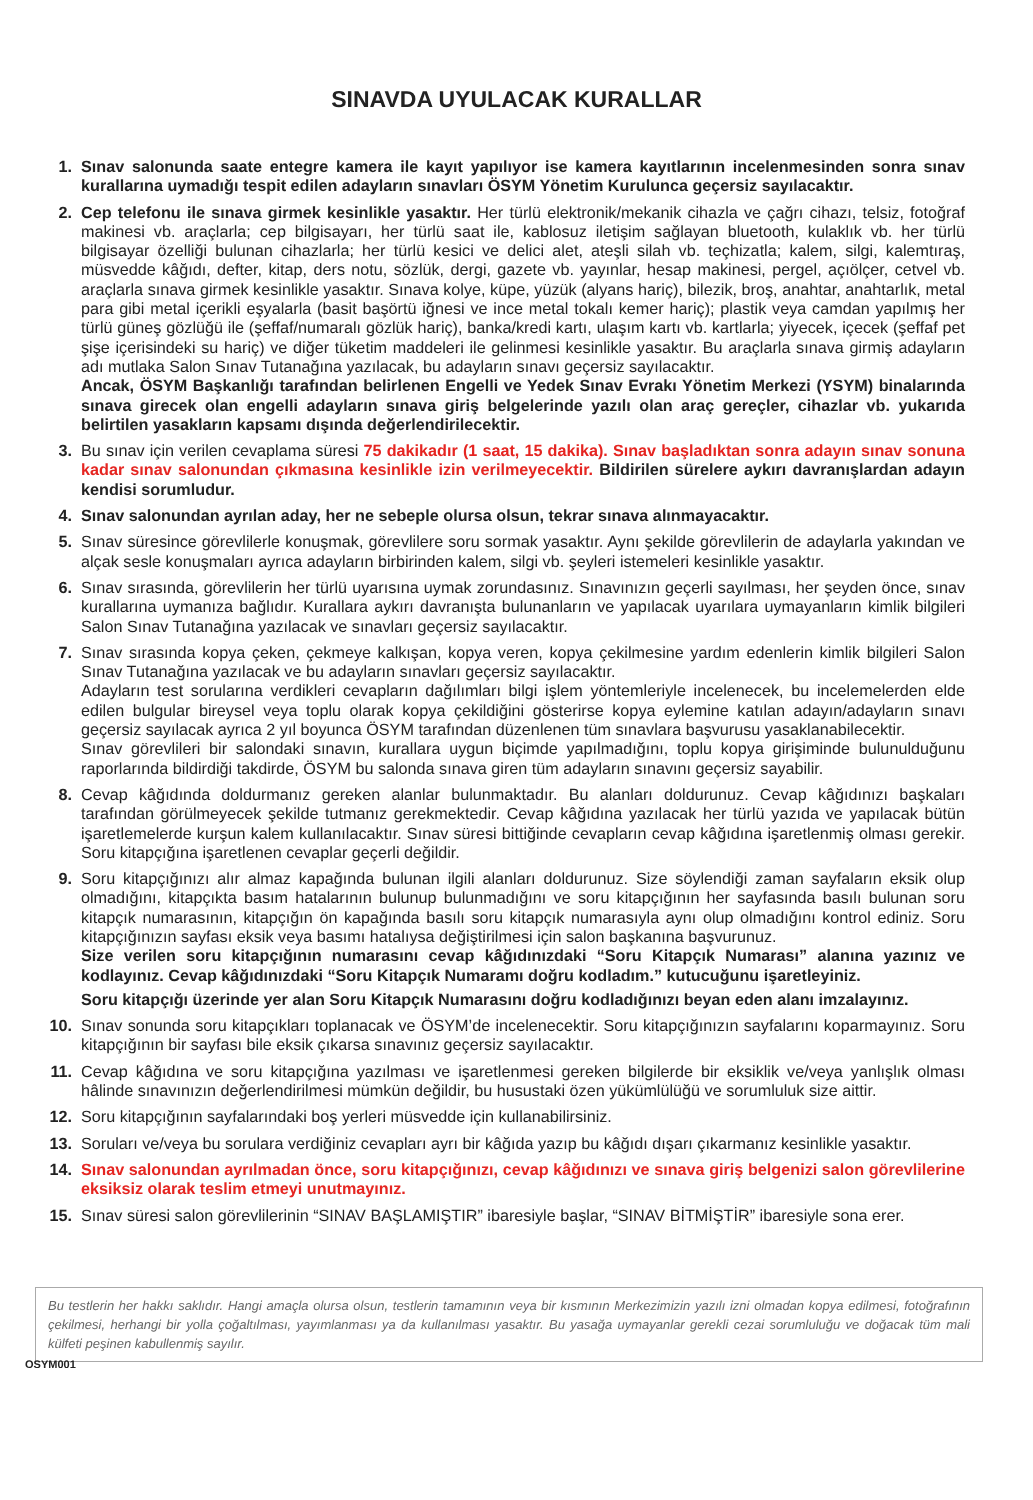SINAVDA UYULACAK KURALLAR
1. Sınav salonunda saate entegre kamera ile kayıt yapılıyor ise kamera kayıtlarının incelenmesinden sonra sınav kurallarına uymadığı tespit edilen adayların sınavları ÖSYM Yönetim Kurulunca geçersiz sayılacaktır.
2. Cep telefonu ile sınava girmek kesinlikle yasaktır. Her türlü elektronik/mekanik cihazla ve çağrı cihazı, telsiz, fotoğraf makinesi vb. araçlarla; cep bilgisayarı, her türlü saat ile, kablosuz iletişim sağlayan bluetooth, kulaklık vb. her türlü bilgisayar özelliği bulunan cihazlarla; her türlü kesici ve delici alet, ateşli silah vb. teçhizatla; kalem, silgi, kalemtıraş, müsvedde kâğıdı, defter, kitap, ders notu, sözlük, dergi, gazete vb. yayınlar, hesap makinesi, pergel, açıölçer, cetvel vb. araçlarla sınava girmek kesinlikle yasaktır. Sınava kolye, küpe, yüzük (alyans hariç), bilezik, broş, anahtar, anahtarlık, metal para gibi metal içerikli eşyalarla (basit başörtü iğnesi ve ince metal tokalı kemer hariç); plastik veya camdan yapılmış her türlü güneş gözlüğü ile (şeffaf/numaralı gözlük hariç), banka/kredi kartı, ulaşım kartı vb. kartlarla; yiyecek, içecek (şeffaf pet şişe içerisindeki su hariç) ve diğer tüketim maddeleri ile gelinmesi kesinlikle yasaktır. Bu araçlarla sınava girmiş adayların adı mutlaka Salon Sınav Tutanağına yazılacak, bu adayların sınavı geçersiz sayılacaktır.
Ancak, ÖSYM Başkanlığı tarafından belirlenen Engelli ve Yedek Sınav Evrakı Yönetim Merkezi (YSYM) binalarında sınava girecek olan engelli adayların sınava giriş belgelerinde yazılı olan araç gereçler, cihazlar vb. yukarıda belirtilen yasakların kapsamı dışında değerlendirilecektir.
3. Bu sınav için verilen cevaplama süresi 75 dakikadır (1 saat, 15 dakika). Sınav başladıktan sonra adayın sınav sonuna kadar sınav salonundan çıkmasına kesinlikle izin verilmeyecektir. Bildirilen sürelere aykırı davranışlardan adayın kendisi sorumludur.
4. Sınav salonundan ayrılan aday, her ne sebeple olursa olsun, tekrar sınava alınmayacaktır.
5. Sınav süresince görevlilerle konuşmak, görevlilere soru sormak yasaktır. Aynı şekilde görevlilerin de adaylarla yakından ve alçak sesle konuşmaları ayrıca adayların birbirinden kalem, silgi vb. şeyleri istemeleri kesinlikle yasaktır.
6. Sınav sırasında, görevlilerin her türlü uyarısına uymak zorundasınız. Sınavınızın geçerli sayılması, her şeyden önce, sınav kurallarına uymanıza bağlıdır. Kurallara aykırı davranışta bulunanların ve yapılacak uyarılara uymayanların kimlik bilgileri Salon Sınav Tutanağına yazılacak ve sınavları geçersiz sayılacaktır.
7. Sınav sırasında kopya çeken, çekmeye kalkışan, kopya veren, kopya çekilmesine yardım edenlerin kimlik bilgileri Salon Sınav Tutanağına yazılacak ve bu adayların sınavları geçersiz sayılacaktır.
Adayların test sorularına verdikleri cevapların dağılımları bilgi işlem yöntemleriyle incelenecek, bu incelemelerden elde edilen bulgular bireysel veya toplu olarak kopya çekildiğini gösterirse kopya eylemine katılan adayın/adayların sınavı geçersiz sayılacak ayrıca 2 yıl boyunca ÖSYM tarafından düzenlenen tüm sınavlara başvurusu yasaklanabilecektir.
Sınav görevlileri bir salondaki sınavın, kurallara uygun biçimde yapılmadığını, toplu kopya girişiminde bulunulduğunu raporlarında bildirdiği takdirde, ÖSYM bu salonda sınava giren tüm adayların sınavını geçersiz sayabilir.
8. Cevap kâğıdında doldurmanız gereken alanlar bulunmaktadır. Bu alanları doldurunuz. Cevap kâğıdınızı başkaları tarafından görülmeyecek şekilde tutmanız gerekmektedir. Cevap kâğıdına yazılacak her türlü yazıda ve yapılacak bütün işaretlemelerde kurşun kalem kullanılacaktır. Sınav süresi bittiğinde cevapların cevap kâğıdına işaretlenmiş olması gerekir. Soru kitapçığına işaretlenen cevaplar geçerli değildir.
9. Soru kitapçığınızı alır almaz kapağında bulunan ilgili alanları doldurunuz. Size söylendiği zaman sayfaların eksik olup olmadığını, kitapçıkta basım hatalarının bulunup bulunmadığını ve soru kitapçığının her sayfasında basılı bulunan soru kitapçık numarasının, kitapçığın ön kapağında basılı soru kitapçık numarasıyla aynı olup olmadığını kontrol ediniz. Soru kitapçığınızın sayfası eksik veya basımı hatalıysa değiştirilmesi için salon başkanına başvurunuz.
Size verilen soru kitapçığının numarasını cevap kâğıdınızdaki “Soru Kitapçık Numarası” alanına yazınız ve kodlayınız. Cevap kâğıdınızdaki “Soru Kitapçık Numaramı doğru kodladım.” kutucuğunu işaretleyiniz.
Soru kitapçığı üzerinde yer alan Soru Kitapçık Numarasını doğru kodladığınızı beyan eden alanı imzalayınız.
10. Sınav sonunda soru kitapçıkları toplanacak ve ÖSYM’de incelenecektir. Soru kitapçığınızın sayfalarını koparmayınız. Soru kitapçığının bir sayfası bile eksik çıkarsa sınavınız geçersiz sayılacaktır.
11. Cevap kâğıdına ve soru kitapçığına yazılması ve işaretlenmesi gereken bilgilerde bir eksiklik ve/veya yanlışlık olması hâlinde sınavınızın değerlendirilmesi mümkün değildir, bu husustaki özen yükümlülüğü ve sorumluluk size aittir.
12. Soru kitapçığının sayfalarındaki boş yerleri müsvedde için kullanabilirsiniz.
13. Soruları ve/veya bu sorulara verdiğiniz cevapları ayrı bir kâğıda yazıp bu kâğıdı dışarı çıkarmanız kesinlikle yasaktır.
14. Sınav salonundan ayrılmadan önce, soru kitapçığınızı, cevap kâğıdınızı ve sınava giriş belgenizi salon görevlilerine eksiksiz olarak teslim etmeyi unutmayınız.
15. Sınav süresi salon görevlilerinin “SINAV BAŞLAMIŞTIR” ibaresiyle başlar, “SINAV BİTMİŞTİR” ibaresiyle sona erer.
Bu testlerin her hakkı saklıdır. Hangi amaçla olursa olsun, testlerin tamamının veya bir kısmının Merkezimizin yazılı izni olmadan kopya edilmesi, fotoğrafının çekilmesi, herhangi bir yolla çoğaltılması, yayımlanması ya da kullanılması yasaktır. Bu yasağa uymayanlar gerekli cezai sorumluluğu ve doğacak tüm mali külfeti peşinen kabullenmiş sayılır.
OSYM001